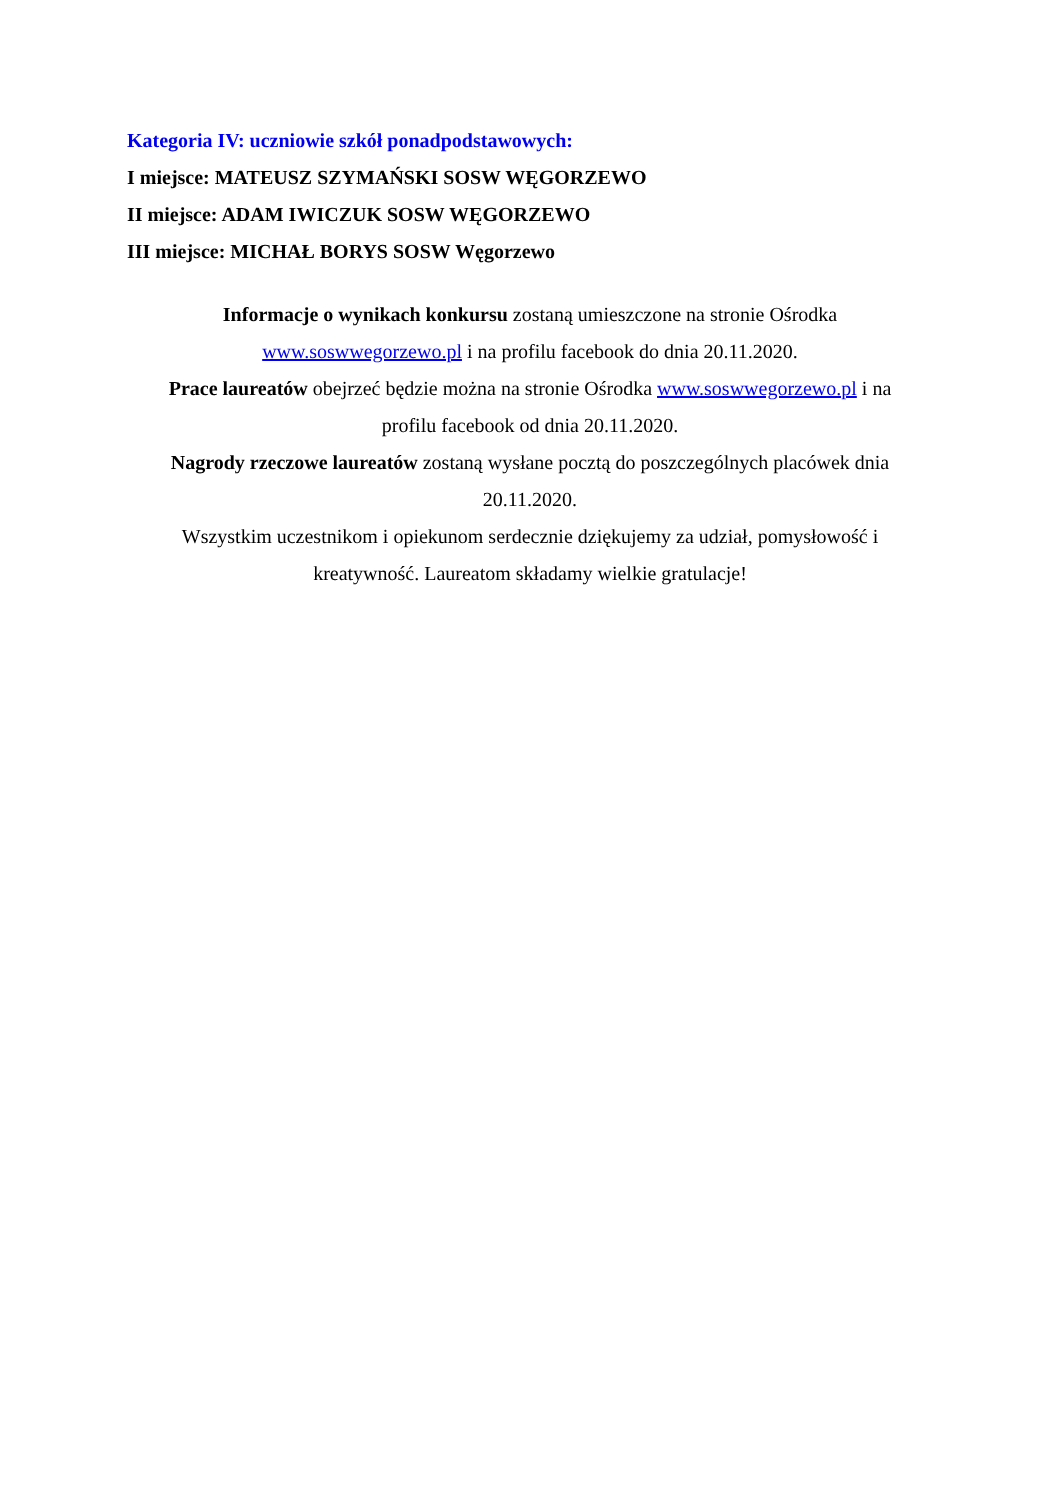Kategoria IV: uczniowie szkół ponadpodstawowych:
I miejsce: MATEUSZ SZYMAŃSKI SOSW WĘGORZEWO
II miejsce: ADAM IWICZUK SOSW WĘGORZEWO
III miejsce: MICHAŁ BORYS SOSW Węgorzewo
Informacje o wynikach konkursu zostaną umieszczone na stronie Ośrodka www.soswwegorzewo.pl i na profilu facebook do dnia 20.11.2020.
Prace laureatów obejrzeć będzie można na stronie Ośrodka www.soswwegorzewo.pl i na profilu facebook od dnia 20.11.2020.
Nagrody rzeczowe laureatów zostaną wysłane pocztą do poszczególnych placówek dnia 20.11.2020.
Wszystkim uczestnikom i opiekunom serdecznie dziękujemy za udział, pomysłowość i kreatywność. Laureatom składamy wielkie gratulacje!